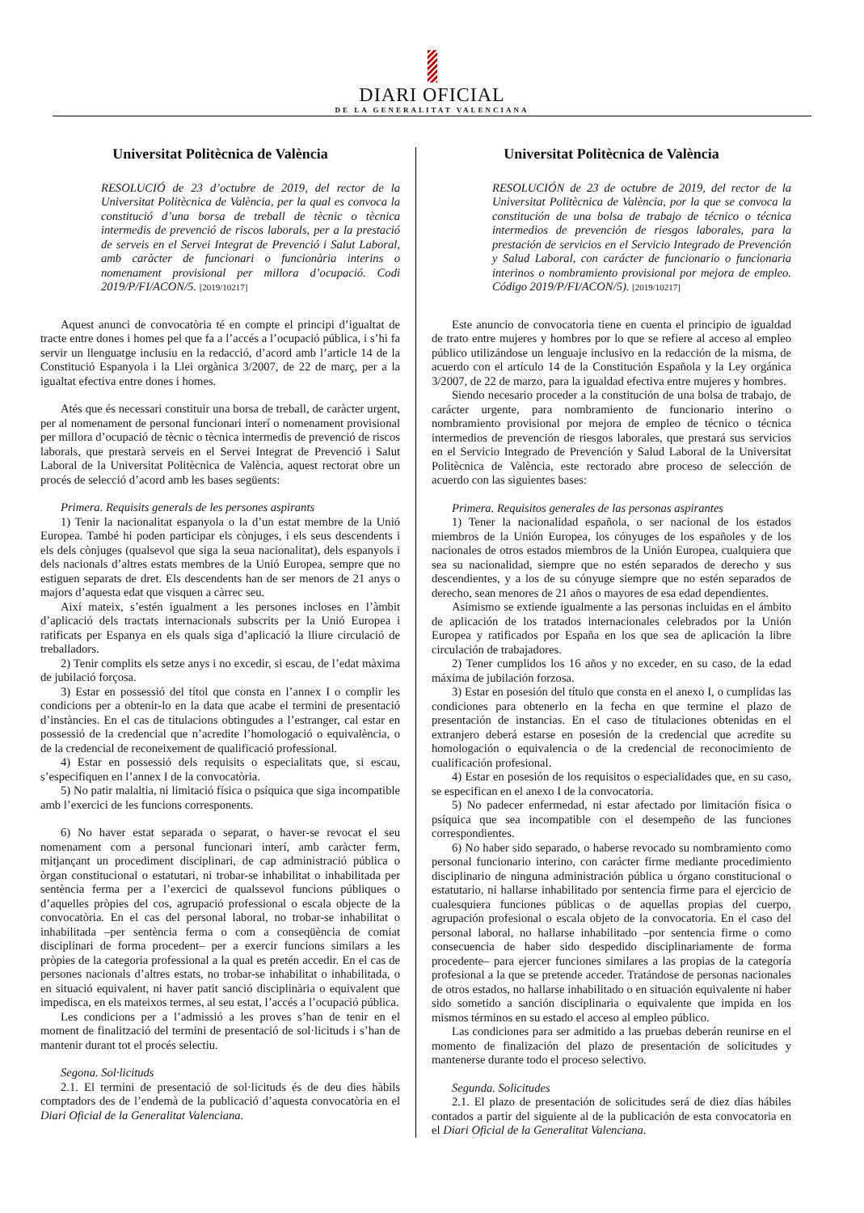DIARI OFICIAL
DE LA GENERALITAT VALENCIANA
Universitat Politècnica de València
RESOLUCIÓ de 23 d’octubre de 2019, del rector de la Universitat Politècnica de València, per la qual es convoca la constitució d’una borsa de treball de tècnic o tècnica intermedis de prevenció de riscos laborals, per a la prestació de serveis en el Servei Integrat de Prevenció i Salut Laboral, amb caràcter de funcionari o funcionària interins o nomenament provisional per millora d’ocupació. Codi 2019/P/FI/ACON/5. [2019/10217]
Aquest anunci de convocatòria té en compte el principi d’igualtat de tracte entre dones i homes pel que fa a l’accés a l’ocupació pública, i s’hi fa servir un llenguatge inclusiu en la redacció, d’acord amb l’article 14 de la Constitució Espanyola i la Llei orgànica 3/2007, de 22 de març, per a la igualtat efectiva entre dones i homes.
Atés que és necessari constituir una borsa de treball, de caràcter urgent, per al nomenament de personal funcionari interí o nomenament provisional per millora d’ocupació de tècnic o tècnica intermedis de prevenció de riscos laborals, que prestarà serveis en el Servei Integrat de Prevenció i Salut Laboral de la Universitat Politècnica de València, aquest rectorat obre un procés de selecció d’acord amb les bases següents:
Primera. Requisits generals de les persones aspirants
1) Tenir la nacionalitat espanyola o la d’un estat membre de la Unió Europea. També hi poden participar els cònjuges, i els seus descendents i els dels cònjuges (qualsevol que siga la seua nacionalitat), dels espanyols i dels nacionals d’altres estats membres de la Unió Europea, sempre que no estiguen separats de dret. Els descendents han de ser menors de 21 anys o majors d’aquesta edat que visquen a càrrec seu.
Així mateix, s’estén igualment a les persones incloses en l’àmbit d’aplicació dels tractats internacionals subscrits per la Unió Europea i ratificats per Espanya en els quals siga d’aplicació la lliure circulació de treballadors.
2) Tenir complits els setze anys i no excedir, si escau, de l’edat màxima de jubilació forçosa.
3) Estar en possessió del títol que consta en l’annex I o complir les condicions per a obtenir-lo en la data que acabe el termini de presentació d’instàncies. En el cas de titulacions obtingudes a l’estranger, cal estar en possessió de la credencial que n’acredite l’homologació o equivalència, o de la credencial de reconeixement de qualificació professional.
4) Estar en possessió dels requisits o especialitats que, si escau, s’especifiquen en l’annex I de la convocatòria.
5) No patir malaltia, ni limitació física o psíquica que siga incompatible amb l’exercici de les funcions corresponents.
6) No haver estat separada o separat, o haver-se revocat el seu nomenament com a personal funcionari interí, amb caràcter ferm, mitjançant un procediment disciplinari, de cap administració pública o òrgan constitucional o estatutari, ni trobar-se inhabilitat o inhabilitada per sentència ferma per a l’exercici de qualssevol funcions públiques o d’aquelles pròpies del cos, agrupació professional o escala objecte de la convocatòria. En el cas del personal laboral, no trobar-se inhabilitat o inhabilitada –per sentència ferma o com a conseqüència de comiat disciplinari de forma procedent– per a exercir funcions similars a les pròpies de la categoria professional a la qual es pretén accedir. En el cas de persones nacionals d’altres estats, no trobar-se inhabilitat o inhabilitada, o en situació equivalent, ni haver patit sanció disciplinària o equivalent que impedisca, en els mateixos termes, al seu estat, l’accés a l’ocupació pública.
Les condicions per a l’admissió a les proves s’han de tenir en el moment de finalització del termini de presentació de sol·licituds i s’han de mantenir durant tot el procés selectiu.
Segona. Sol·licituds
2.1. El termini de presentació de sol·licituds és de deu dies hàbils comptadors des de l’endemà de la publicació d’aquesta convocatòria en el Diari Oficial de la Generalitat Valenciana.
Universitat Politècnica de València
RESOLUCIÓN de 23 de octubre de 2019, del rector de la Universitat Politècnica de València, por la que se convoca la constitución de una bolsa de trabajo de técnico o técnica intermedios de prevención de riesgos laborales, para la prestación de servicios en el Servicio Integrado de Prevención y Salud Laboral, con carácter de funcionario o funcionaria interinos o nombramiento provisional por mejora de empleo. Código 2019/P/FI/ACON/5). [2019/10217]
Este anuncio de convocatoria tiene en cuenta el principio de igualdad de trato entre mujeres y hombres por lo que se refiere al acceso al empleo público utilizándose un lenguaje inclusivo en la redacción de la misma, de acuerdo con el artículo 14 de la Constitución Española y la Ley orgánica 3/2007, de 22 de marzo, para la igualdad efectiva entre mujeres y hombres.
Siendo necesario proceder a la constitución de una bolsa de trabajo, de carácter urgente, para nombramiento de funcionario interino o nombramiento provisional por mejora de empleo de técnico o técnica intermedios de prevención de riesgos laborales, que prestará sus servicios en el Servicio Integrado de Prevención y Salud Laboral de la Universitat Politècnica de València, este rectorado abre proceso de selección de acuerdo con las siguientes bases:
Primera. Requisitos generales de las personas aspirantes
1) Tener la nacionalidad española, o ser nacional de los estados miembros de la Unión Europea, los cónyuges de los españoles y de los nacionales de otros estados miembros de la Unión Europea, cualquiera que sea su nacionalidad, siempre que no estén separados de derecho y sus descendientes, y a los de su cónyuge siempre que no estén separados de derecho, sean menores de 21 años o mayores de esa edad dependientes.
Asimismo se extiende igualmente a las personas incluidas en el ámbito de aplicación de los tratados internacionales celebrados por la Unión Europea y ratificados por España en los que sea de aplicación la libre circulación de trabajadores.
2) Tener cumplidos los 16 años y no exceder, en su caso, de la edad máxima de jubilación forzosa.
3) Estar en posesión del título que consta en el anexo I, o cumplidas las condiciones para obtenerlo en la fecha en que termine el plazo de presentación de instancias. En el caso de titulaciones obtenidas en el extranjero deberá estarse en posesión de la credencial que acredite su homologación o equivalencia o de la credencial de reconocimiento de cualificación profesional.
4) Estar en posesión de los requisitos o especialidades que, en su caso, se especifican en el anexo I de la convocatoria.
5) No padecer enfermedad, ni estar afectado por limitación física o psíquica que sea incompatible con el desempeño de las funciones correspondientes.
6) No haber sido separado, o haberse revocado su nombramiento como personal funcionario interino, con carácter firme mediante procedimiento disciplinario de ninguna administración pública u órgano constitucional o estatutario, ni hallarse inhabilitado por sentencia firme para el ejercicio de cualesquiera funciones públicas o de aquellas propias del cuerpo, agrupación profesional o escala objeto de la convocatoria. En el caso del personal laboral, no hallarse inhabilitado –por sentencia firme o como consecuencia de haber sido despedido disciplinariamente de forma procedente– para ejercer funciones similares a las propias de la categoría profesional a la que se pretende acceder. Tratándose de personas nacionales de otros estados, no hallarse inhabilitado o en situación equivalente ni haber sido sometido a sanción disciplinaria o equivalente que impida en los mismos términos en su estado el acceso al empleo público.
Las condiciones para ser admitido a las pruebas deberán reunirse en el momento de finalización del plazo de presentación de solicitudes y mantenerse durante todo el proceso selectivo.
Segunda. Solicitudes
2.1. El plazo de presentación de solicitudes será de diez días hábiles contados a partir del siguiente al de la publicación de esta convocatoria en el Diari Oficial de la Generalitat Valenciana.